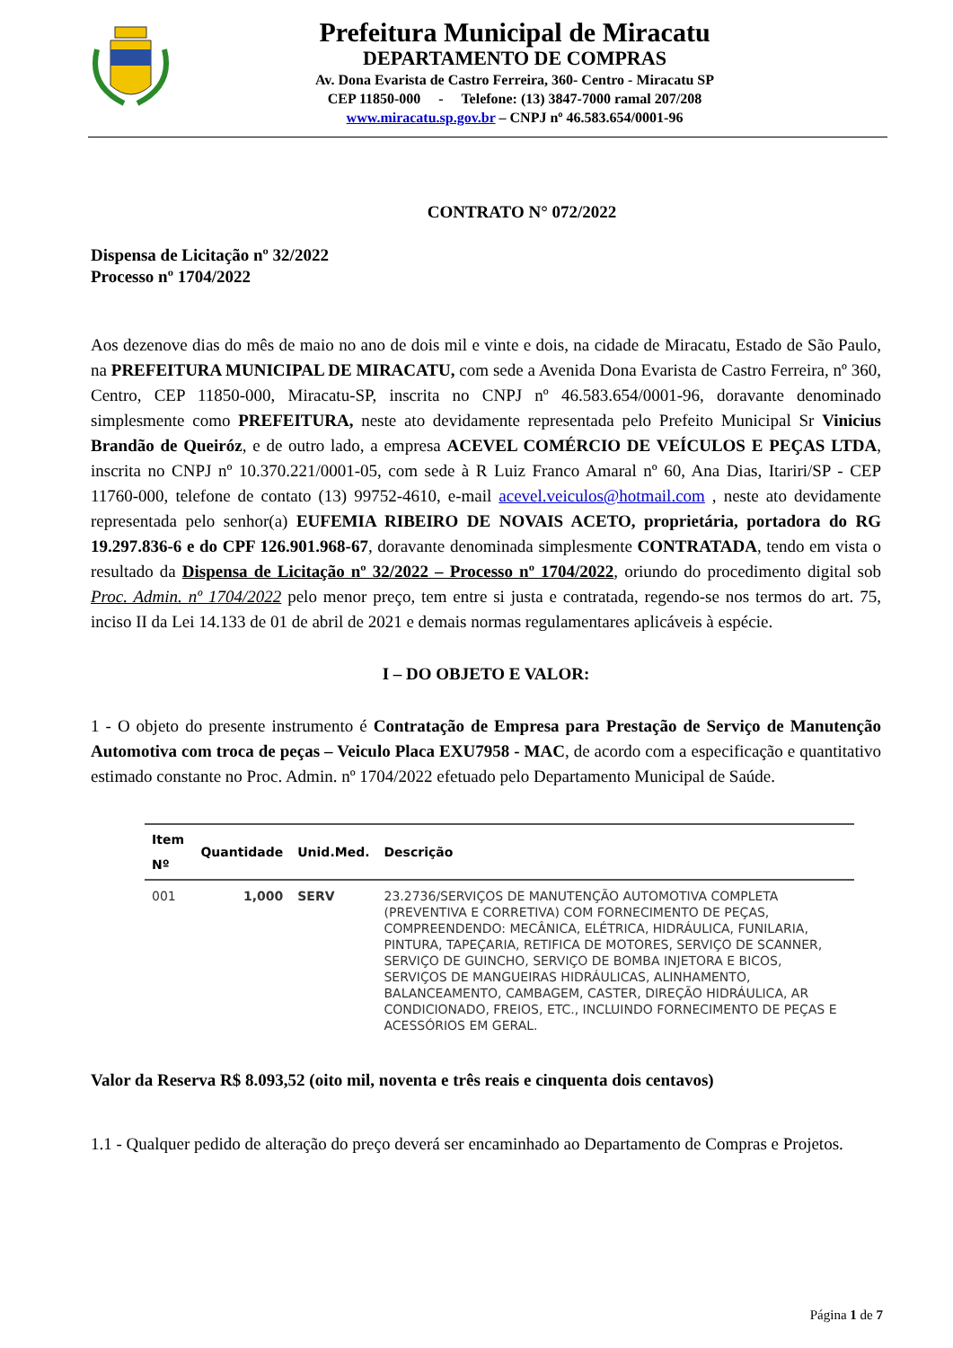Prefeitura Municipal de Miracatu
DEPARTAMENTO DE COMPRAS
Av. Dona Evarista de Castro Ferreira, 360- Centro - Miracatu SP
CEP 11850-000 - Telefone: (13) 3847-7000 ramal 207/208
www.miracatu.sp.gov.br – CNPJ nº 46.583.654/0001-96
CONTRATO N° 072/2022
Dispensa de Licitação nº 32/2022
Processo nº 1704/2022
Aos dezenove dias do mês de maio no ano de dois mil e vinte e dois, na cidade de Miracatu, Estado de São Paulo, na PREFEITURA MUNICIPAL DE MIRACATU, com sede a Avenida Dona Evarista de Castro Ferreira, nº 360, Centro, CEP 11850-000, Miracatu-SP, inscrita no CNPJ nº 46.583.654/0001-96, doravante denominado simplesmente como PREFEITURA, neste ato devidamente representada pelo Prefeito Municipal Sr Vinicius Brandão de Queiróz, e de outro lado, a empresa ACEVEL COMÉRCIO DE VEÍCULOS E PEÇAS LTDA, inscrita no CNPJ nº 10.370.221/0001-05, com sede à R Luiz Franco Amaral nº 60, Ana Dias, Itariri/SP - CEP 11760-000, telefone de contato (13) 99752-4610, e-mail acevel.veiculos@hotmail.com , neste ato devidamente representada pelo senhor(a) EUFEMIA RIBEIRO DE NOVAIS ACETO, proprietária, portadora do RG 19.297.836-6 e do CPF 126.901.968-67, doravante denominada simplesmente CONTRATADA, tendo em vista o resultado da Dispensa de Licitação nº 32/2022 – Processo nº 1704/2022, oriundo do procedimento digital sob Proc. Admin. nº 1704/2022 pelo menor preço, tem entre si justa e contratada, regendo-se nos termos do art. 75, inciso II da Lei 14.133 de 01 de abril de 2021 e demais normas regulamentares aplicáveis à espécie.
I – DO OBJETO E VALOR:
1 - O objeto do presente instrumento é Contratação de Empresa para Prestação de Serviço de Manutenção Automotiva com troca de peças – Veiculo Placa EXU7958 - MAC, de acordo com a especificação e quantitativo estimado constante no Proc. Admin. nº 1704/2022 efetuado pelo Departamento Municipal de Saúde.
| Item Nº | Quantidade | Unid.Med. | Descrição |
| --- | --- | --- | --- |
| 001 | 1,000 | SERV | 23.2736/SERVIÇOS DE MANUTENÇÃO AUTOMOTIVA COMPLETA (PREVENTIVA E CORRETIVA) COM FORNECIMENTO DE PEÇAS, COMPREENDENDO: MECÂNICA, ELÉTRICA, HIDRÁULICA, FUNILARIA, PINTURA, TAPEÇARIA, RETIFICA DE MOTORES, SERVIÇO DE SCANNER, SERVIÇO DE GUINCHO, SERVIÇO DE BOMBA INJETORA E BICOS, SERVIÇOS DE MANGUEIRAS HIDRÁULICAS, ALINHAMENTO, BALANCEAMENTO, CAMBAGEM, CASTER, DIREÇÃO HIDRÁULICA, AR CONDICIONADO, FREIOS, ETC., INCLUINDO FORNECIMENTO DE PEÇAS E ACESSÓRIOS EM GERAL. |
Valor da Reserva R$ 8.093,52 (oito mil, noventa e três reais e cinquenta dois centavos)
1.1 - Qualquer pedido de alteração do preço deverá ser encaminhado ao Departamento de Compras e Projetos.
Página 1 de 7